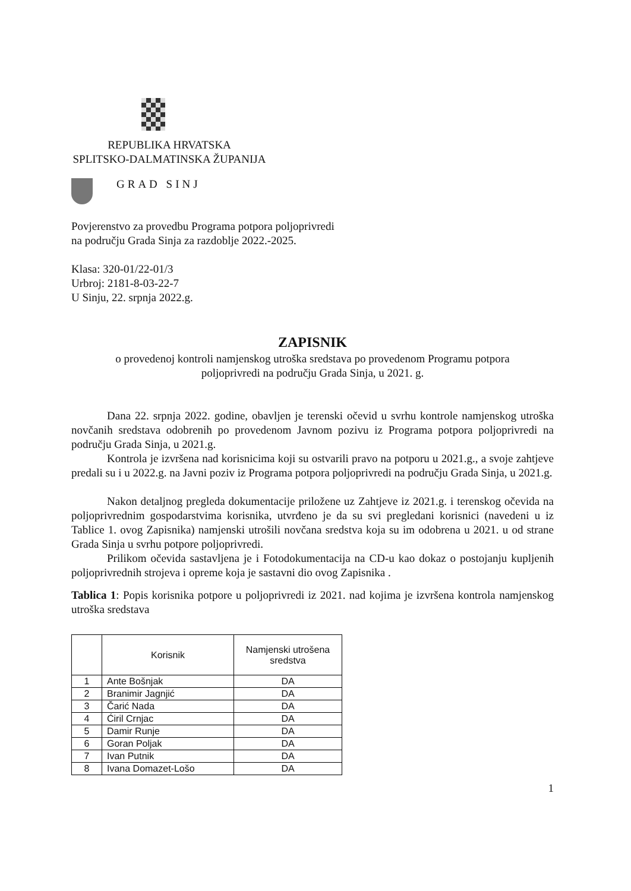REPUBLIKA HRVATSKA
SPLITSKO-DALMATINSKA ŽUPANIJA
GRAD SINJ
Povjerenstvo za provedbu Programa potpora poljoprivredi
na području Grada Sinja za razdoblje 2022.-2025.
Klasa: 320-01/22-01/3
Urbroj: 2181-8-03-22-7
U Sinju, 22. srpnja 2022.g.
ZAPISNIK
o provedenoj kontroli namjenskog utroška sredstava po provedenom Programu potpora
poljoprivredi na području Grada Sinja, u 2021. g.
Dana 22. srpnja 2022. godine, obavljen je terenski očevid u svrhu kontrole namjenskog utroška novčanih sredstava odobrenih po provedenom Javnom pozivu iz Programa potpora poljoprivredi na području Grada Sinja, u 2021.g.
Kontrola je izvršena nad korisnicima koji su ostvarili pravo na potporu u 2021.g., a svoje zahtjeve predali su i u 2022.g. na Javni poziv iz Programa potpora poljoprivredi na području Grada Sinja, u 2021.g.
Nakon detaljnog pregleda dokumentacije priložene uz Zahtjeve iz 2021.g. i terenskog očevida na poljoprivrednim gospodarstvima korisnika, utvrđeno je da su svi pregledani korisnici (navedeni u iz Tablice 1. ovog Zapisnika) namjenski utrošili novčana sredstva koja su im odobrena u 2021. u od strane Grada Sinja u svrhu potpore poljoprivredi.
Prilikom očevida sastavljena je i Fotodokumentacija na CD-u kao dokaz o postojanju kupljenih poljoprivrednih strojeva i opreme koja je sastavni dio ovog Zapisnika .
Tablica 1: Popis korisnika potpore u poljoprivredi iz 2021. nad kojima je izvršena kontrola namjenskog utroška sredstava
| | Korisnik | Namjenski utrošena sredstva |
| --- | --- | --- |
| 1 | Ante Bošnjak | DA |
| 2 | Branimir Jagnjić | DA |
| 3 | Čarić Nada | DA |
| 4 | Ćiril Crnjac | DA |
| 5 | Damir Runje | DA |
| 6 | Goran Poljak | DA |
| 7 | Ivan Putnik | DA |
| 8 | Ivana Domazet-Lošo | DA |
1